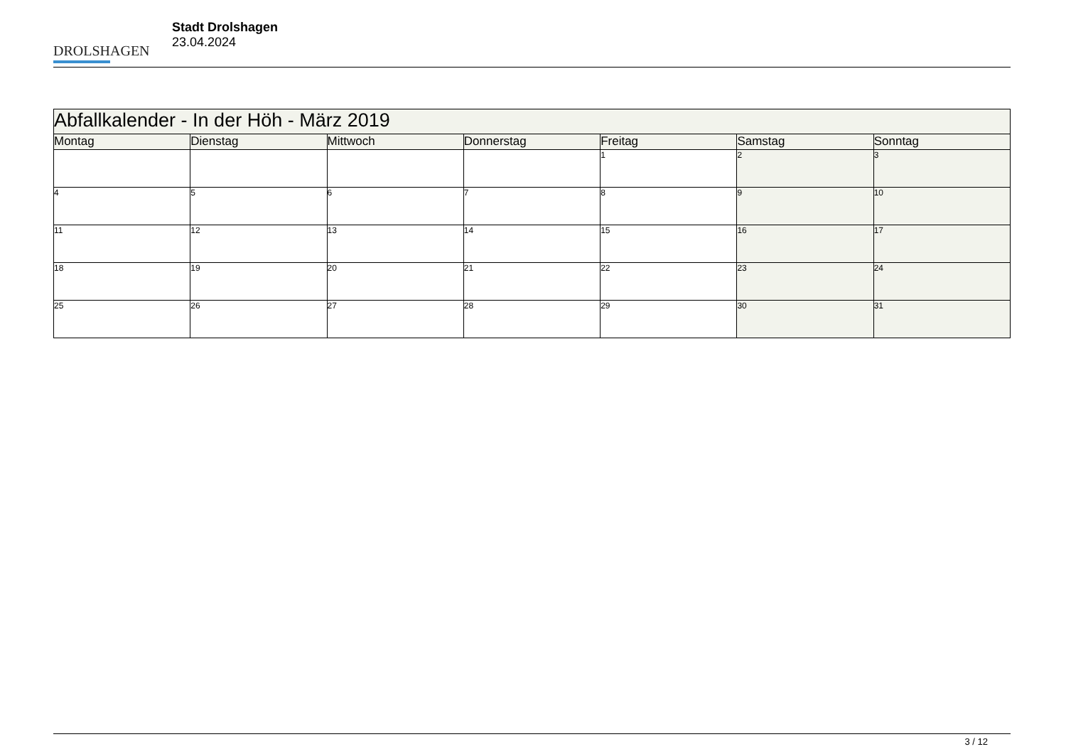DROLSHAGEN
Stadt Drolshagen
23.04.2024
| Abfallkalender - In der Höh - März 2019 | | | | | | |
| Montag | Dienstag | Mittwoch | Donnerstag | Freitag | Samstag | Sonntag |
| | | | | 1 | 2 | 3 |
| 4 | 5 | 6 | 7 | 8 | 9 | 10 |
| 11 | 12 | 13 | 14 | 15 | 16 | 17 |
| 18 | 19 | 20 | 21 | 22 | 23 | 24 |
| 25 | 26 | 27 | 28 | 29 | 30 | 31 |
3 / 12